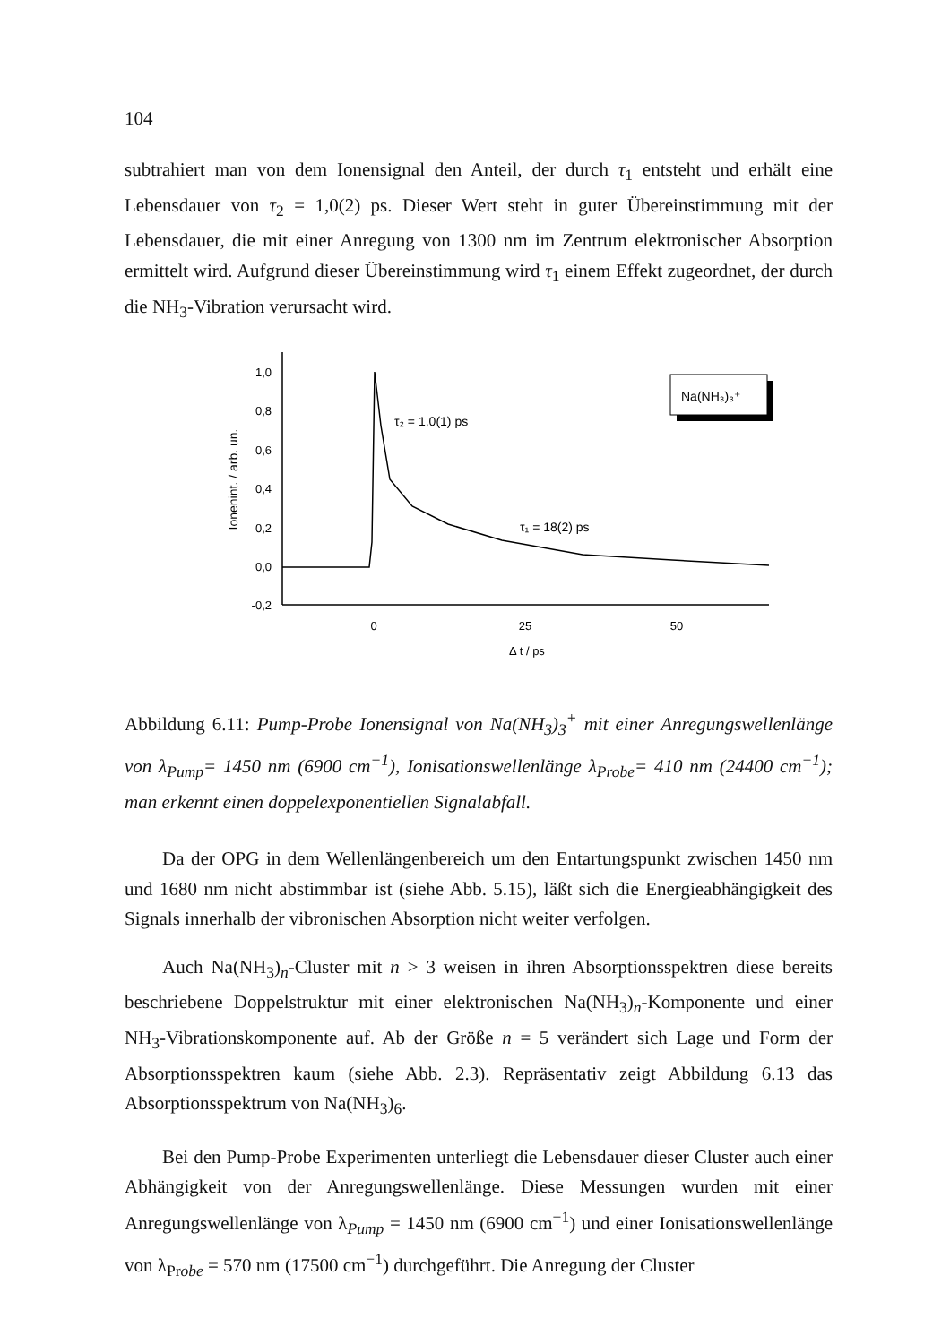104
subtrahiert man von dem Ionensignal den Anteil, der durch τ<sub>1</sub> entsteht und erhält eine Lebensdauer von τ<sub>2</sub> = 1,0(2) ps. Dieser Wert steht in guter Übereinstimmung mit der Lebensdauer, die mit einer Anregung von 1300 nm im Zentrum elektronischer Absorption ermittelt wird. Aufgrund dieser Übereinstimmung wird τ<sub>1</sub> einem Effekt zugeordnet, der durch die NH<sub>3</sub>-Vibration verursacht wird.
1,0
0,8
0,6
0,4
0,2
0,0
-0,2
0
25
50
Δ t / ps
Ionenint. / arb. un.
τ₂ = 1,0(1) ps
τ₁ = 18(2) ps
Na(NH₃)₃⁺
Abbildung 6.11: Pump-Probe Ionensignal von Na(NH<sub>3</sub>)<sub>3</sub><sup>+</sup> mit einer Anregungswellenlänge von λ<sub>Pump</sub>= 1450 nm (6900 cm<sup>−1</sup>), Ionisationswellenlänge λ<sub>Probe</sub>= 410 nm (24400 cm<sup>−1</sup>); man erkennt einen doppelexponentiellen Signalabfall.
Da der OPG in dem Wellenlängenbereich um den Entartungspunkt zwischen 1450 nm und 1680 nm nicht abstimmbar ist (siehe Abb. 5.15), läßt sich die Energieabhängigkeit des Signals innerhalb der vibronischen Absorption nicht weiter verfolgen.
Auch Na(NH<sub>3</sub>)<sub>n</sub>-Cluster mit n > 3 weisen in ihren Absorptionsspektren diese bereits beschriebene Doppelstruktur mit einer elektronischen Na(NH<sub>3</sub>)<sub>n</sub>-Komponente und einer NH<sub>3</sub>-Vibrationskomponente auf. Ab der Größe n = 5 verändert sich Lage und Form der Absorptionsspektren kaum (siehe Abb. 2.3). Repräsentativ zeigt Abbildung 6.13 das Absorptionsspektrum von Na(NH<sub>3</sub>)<sub>6</sub>.
Bei den Pump-Probe Experimenten unterliegt die Lebensdauer dieser Cluster auch einer Abhängigkeit von der Anregungswellenlänge. Diese Messungen wurden mit einer Anregungswellenlänge von λ<sub>Pump</sub> = 1450 nm (6900 cm<sup>−1</sup>) und einer Ionisationswellenlänge von λ<sub>Probe</sub> = 570 nm (17500 cm<sup>−1</sup>) durchgeführt. Die Anregung der Cluster